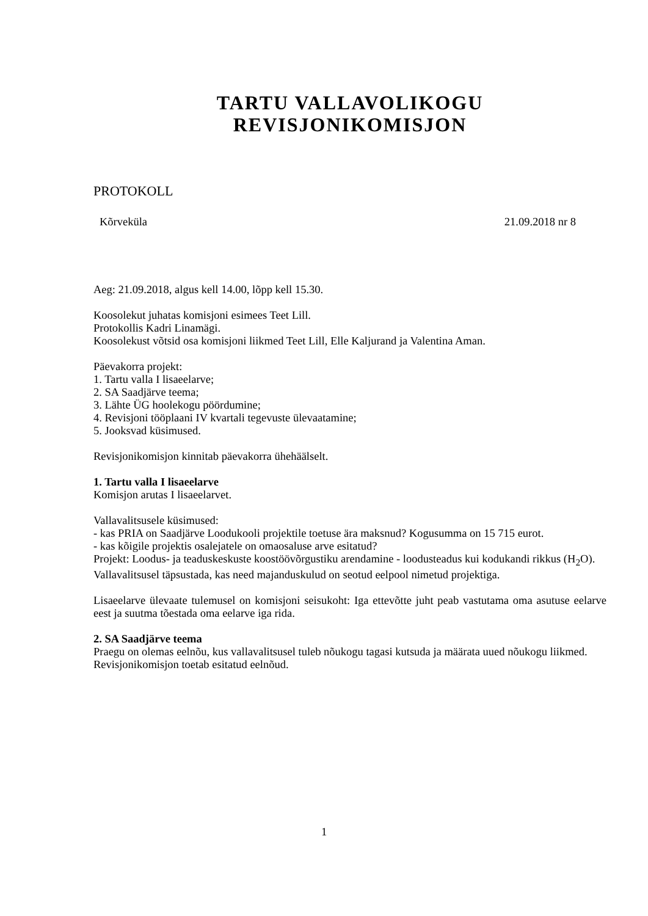TARTU VALLAVOLIKOGU
REVISJONIKOMISJON
PROTOKOLL
Kõrveküla 21.09.2018 nr 8
Aeg: 21.09.2018, algus kell 14.00, lõpp kell 15.30.
Koosolekut juhatas komisjoni esimees Teet Lill.
Protokollis Kadri Linamägi.
Koosolekust võtsid osa komisjoni liikmed Teet Lill, Elle Kaljurand ja Valentina Aman.
Päevakorra projekt:
1. Tartu valla I lisaeelarve;
2. SA Saadjärve teema;
3. Lähte ÜG hoolekogu pöördumine;
4. Revisjoni tööplaani IV kvartali tegevuste ülevaatamine;
5. Jooksvad küsimused.
Revisjonikomisjon kinnitab päevakorra ühehäälselt.
1. Tartu valla I lisaeelarve
Komisjon arutas I lisaeelarvet.
Vallavalitsusele küsimused:
- kas PRIA on Saadjärve Loodukooli projektile toetuse ära maksnud? Kogusumma on 15 715 eurot.
- kas kõigile projektis osalejatele on omaosaluse arve esitatud?
Projekt: Loodus- ja teaduskeskuste koostöövõrgustiku arendamine - loodusteadus kui kodukandi rikkus (H<sub>2</sub>O).
Vallavalitsusel täpsustada, kas need majanduskulud on seotud eelpool nimetud projektiga.
Lisaeelarve ülevaate tulemusel on komisjoni seisukoht: Iga ettevõtte juht peab vastutama oma asutuse eelarve eest ja suutma tõestada oma eelarve iga rida.
2. SA Saadjärve teema
Praegu on olemas eelnõu, kus vallavalitsusel tuleb nõukogu tagasi kutsuda ja määrata uued nõukogu liikmed.
Revisjonikomisjon toetab esitatud eelnõud.
1